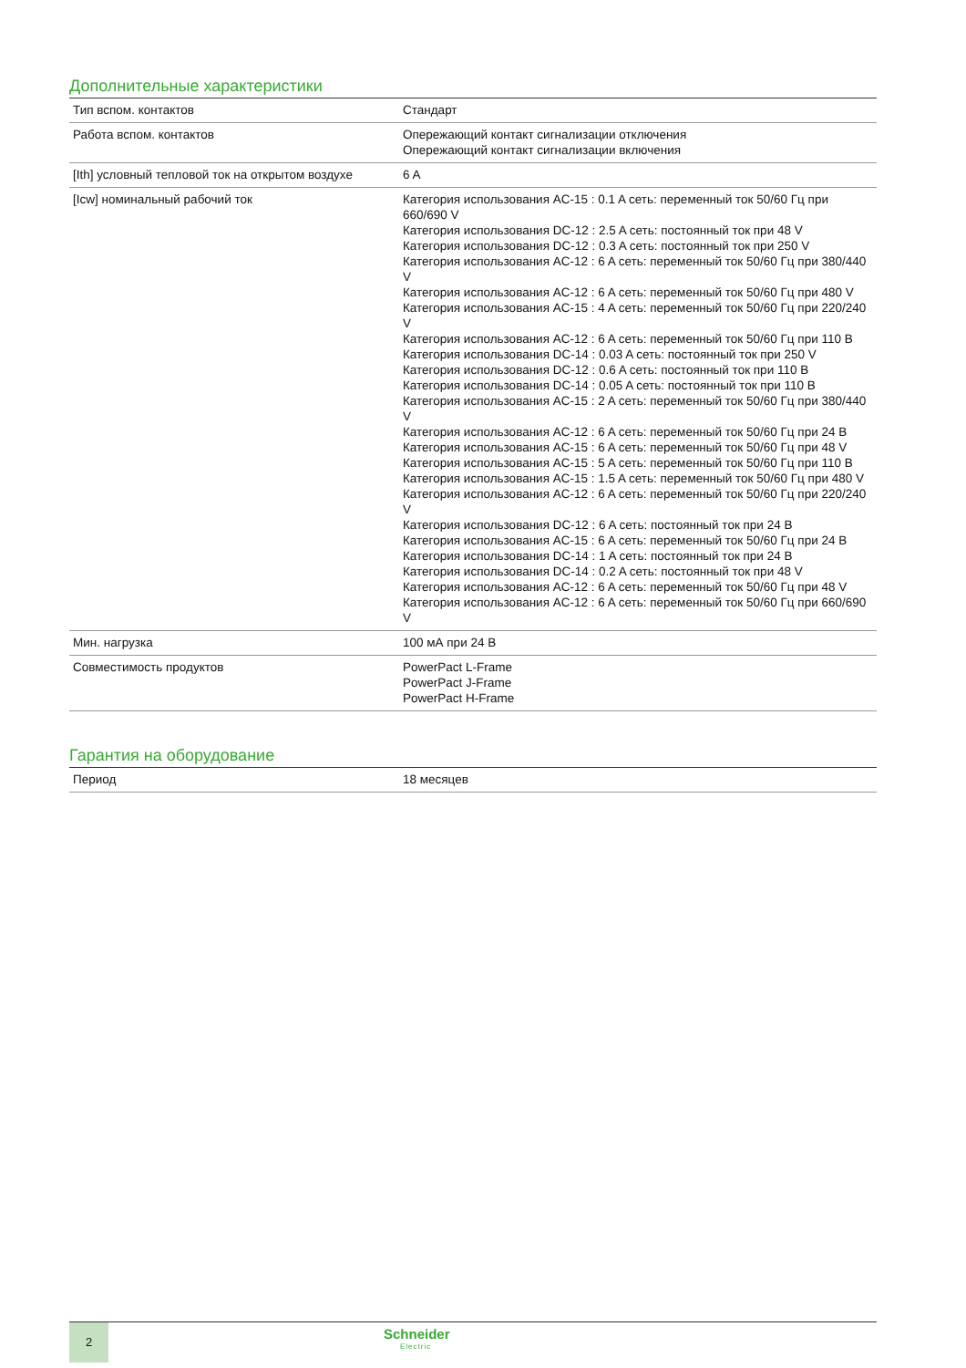Дополнительные характеристики
| Тип вспом. контактов | Стандарт |
| Работа вспом. контактов | Опережающий контакт сигнализации отключения Опережающий контакт сигнализации включения |
| [Ith] условный тепловой ток на открытом воздухе | 6 A |
| [Icw] номинальный рабочий ток | Категория использования AC-15 : 0.1 A сеть: переменный ток 50/60 Гц при 660/690 V Категория использования DC-12 : 2.5 A сеть: постоянный ток при 48 V Категория использования DC-12 : 0.3 A сеть: постоянный ток при 250 V Категория использования AC-12 : 6 A сеть: переменный ток 50/60 Гц при 380/440 V Категория использования AC-12 : 6 A сеть: переменный ток 50/60 Гц при 480 V Категория использования AC-15 : 4 A сеть: переменный ток 50/60 Гц при 220/240 V Категория использования AC-12 : 6 A сеть: переменный ток 50/60 Гц при 110 В Категория использования DC-14 : 0.03 A сеть: постоянный ток при 250 V Категория использования DC-12 : 0.6 A сеть: постоянный ток при 110 В Категория использования DC-14 : 0.05 A сеть: постоянный ток при 110 В Категория использования AC-15 : 2 A сеть: переменный ток 50/60 Гц при 380/440 V Категория использования AC-12 : 6 A сеть: переменный ток 50/60 Гц при 24 В Категория использования AC-15 : 6 A сеть: переменный ток 50/60 Гц при 48 V Категория использования AC-15 : 5 A сеть: переменный ток 50/60 Гц при 110 В Категория использования AC-15 : 1.5 A сеть: переменный ток 50/60 Гц при 480 V Категория использования AC-12 : 6 A сеть: переменный ток 50/60 Гц при 220/240 V Категория использования DC-12 : 6 A сеть: постоянный ток при 24 В Категория использования AC-15 : 6 A сеть: переменный ток 50/60 Гц при 24 В Категория использования DC-14 : 1 A сеть: постоянный ток при 24 В Категория использования DC-14 : 0.2 A сеть: постоянный ток при 48 V Категория использования AC-12 : 6 A сеть: переменный ток 50/60 Гц при 48 V Категория использования AC-12 : 6 A сеть: переменный ток 50/60 Гц при 660/690 V |
| Мин. нагрузка | 100 мА при 24 В |
| Совместимость продуктов | PowerPact L-Frame PowerPact J-Frame PowerPact H-Frame |
Гарантия на оборудование
| Период | 18 месяцев |
2
Schneider
Electric